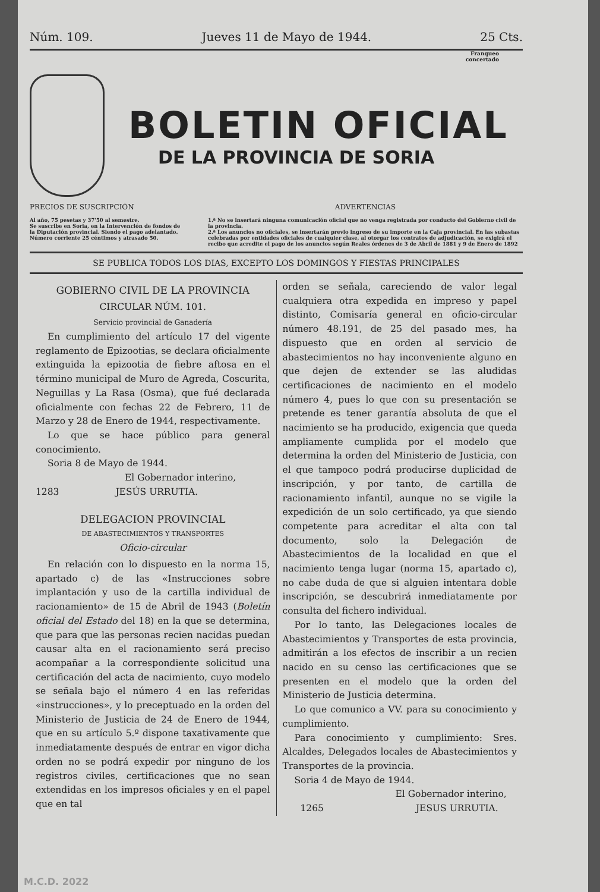Núm. 109. Jueves 11 de Mayo de 1944. 25 Cts.
Franqueo
concertado
BOLETIN OFICIAL
DE LA PROVINCIA DE SORIA
PRECIOS DE SUSCRIPCIÓN
Al año, 75 pesetas y 37'50 al semestre.
Se suscribe en Soria, en la Intervención de fondos de la Diputación provincial. Siendo el pago adelantado.
Número corriente 25 céntimos y atrasado 50.
ADVERTENCIAS
1.ª No se insertará ninguna comunicación oficial que no venga registrada por conducto del Gobierno civil de la provincia.
2.ª Los anuncios no oficiales, se insertarán previo ingreso de su importe en la Caja provincial. En las subastas celebradas por entidades oficiales de cualquier clase, al otorgar los contratos de adjudicación, se exigirá el recibo que acredite el pago de los anuncios según Reales órdenes de 3 de Abril de 1881 y 9 de Enero de 1892
SE PUBLICA TODOS LOS DIAS, EXCEPTO LOS DOMINGOS Y FIESTAS PRINCIPALES
GOBIERNO CIVIL DE LA PROVINCIA
CIRCULAR NÚM. 101.
Servicio provincial de Ganadería
En cumplimiento del artículo 17 del vigente reglamento de Epizootias, se declara oficialmente extinguida la epizootia de fiebre aftosa en el término municipal de Muro de Agreda, Coscurita, Neguillas y La Rasa (Osma), que fué declarada oficialmente con fechas 22 de Febrero, 11 de Marzo y 28 de Enero de 1944, respectivamente.
Lo que se hace público para general conocimiento.
Soria 8 de Mayo de 1944.
El Gobernador interino,
1283 JESÚS URRUTIA.
DELEGACION PROVINCIAL
DE ABASTECIMIENTOS Y TRANSPORTES
Oficio-circular
En relación con lo dispuesto en la norma 15, apartado c) de las «Instrucciones sobre implantación y uso de la cartilla individual de racionamiento» de 15 de Abril de 1943 (Boletín oficial del Estado del 18) en la que se determina, que para que las personas recien nacidas puedan causar alta en el racionamiento será preciso acompañar a la correspondiente solicitud una certificación del acta de nacimiento, cuyo modelo se señala bajo el número 4 en las referidas «instrucciones», y lo preceptuado en la orden del Ministerio de Justicia de 24 de Enero de 1944, que en su artículo 5.º dispone taxativamente que inmediatamente después de entrar en vigor dicha orden no se podrá expedir por ninguno de los registros civiles, certificaciones que no sean extendidas en los impresos oficiales y en el papel que en tal
orden se señala, careciendo de valor legal cualquiera otra expedida en impreso y papel distinto, Comisaría general en oficio-circular número 48.191, de 25 del pasado mes, ha dispuesto que en orden al servicio de abastecimientos no hay inconveniente alguno en que dejen de extender se las aludidas certificaciones de nacimiento en el modelo número 4, pues lo que con su presentación se pretende es tener garantía absoluta de que el nacimiento se ha producido, exigencia que queda ampliamente cumplida por el modelo que determina la orden del Ministerio de Justicia, con el que tampoco podrá producirse duplicidad de inscripción, y por tanto, de cartilla de racionamiento infantil, aunque no se vigile la expedición de un solo certificado, ya que siendo competente para acreditar el alta con tal documento, solo la Delegación de Abastecimientos de la localidad en que el nacimiento tenga lugar (norma 15, apartado c), no cabe duda de que si alguien intentara doble inscripción, se descubrirá inmediatamente por consulta del fichero individual.
Por lo tanto, las Delegaciones locales de Abastecimientos y Transportes de esta provincia, admitirán a los efectos de inscribir a un recien nacido en su censo las certificaciones que se presenten en el modelo que la orden del Ministerio de Justicia determina.
Lo que comunico a VV. para su conocimiento y cumplimiento.
Para conocimiento y cumplimiento: Sres. Alcaldes, Delegados locales de Abastecimientos y Transportes de la provincia.
Soria 4 de Mayo de 1944.
El Gobernador interino,
1265 JESUS URRUTIA.
M.C.D. 2022